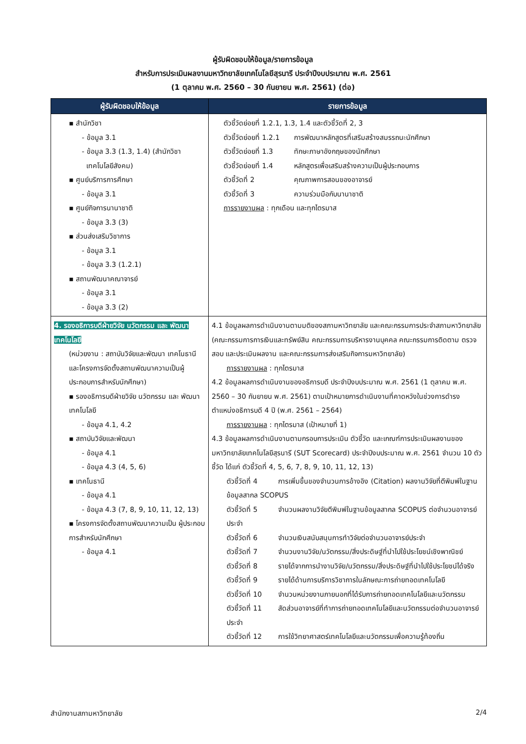ผู้รับผิดชอบให้ข้อมูล/รายการข้อมูล
สำหรับการประเมินผลงานมหาวิทยาลัยเทคโนโลยีสุรนารี ประจำปีงบประมาณ พ.ศ. 2561
(1 ตุลาคม พ.ศ. 2560 – 30 กันยายน พ.ศ. 2561) (ต่อ)
| ผู้รับผิดชอบให้ข้อมูล | รายการข้อมูล |
| --- | --- |
| ▪ สำนักวิชา - ข้อมูล 3.1 - ข้อมูล 3.3 (1.3, 1.4) (สำนักวิชา เทคโนโลยีสังคม) ▪ ศูนย์บริการการศึกษา - ข้อมูล 3.1 ▪ ศูนย์กิจการนานาชาติ - ข้อมูล 3.3 (3) ▪ ส่วนส่งเสริมวิชาการ - ข้อมูล 3.1 - ข้อมูล 3.3 (1.2.1) ▪ สถานพัฒนาคณาจารย์ - ข้อมูล 3.1 - ข้อมูล 3.3 (2) | ตัวชี้วัดย่อยที่ 1.2.1, 1.3, 1.4 และตัวชี้วัดที่ 2, 3 ตัวชี้วัดย่อยที่ 1.2.1 การพัฒนาหลักสูตรที่เสริมสร้างสมรรถนะนักศึกษา ตัวชี้วัดย่อยที่ 1.3 ทักษะภาษาอังกฤษของนักศึกษา ตัวชี้วัดย่อยที่ 1.4 หลักสูตรเพื่อเสริมสร้างความเป็นผู้ประกอบการ ตัวชี้วัดที่ 2 คุณภาพการสอนของอาจารย์ ตัวชี้วัดที่ 3 ความร่วมมือกับนานาชาติ การรายงานผล : ทุกเดือน และทุกไตรมาส |
| 4. รองอธิการบดีฝ่ายวิจัย นวัตกรรม และ พัฒนาเทคโนโลยี (หน่วยงาน : สถาบันวิจัยและพัฒนา เทคโนธานี และโครงการจัดตั้งสถานพัฒนาความเป็นผู้ประกอบการสำหรับนักศึกษา) ▪ รองอธิการบดีฝ่ายวิจัย นวัตกรรม และ พัฒนาเทคโนโลยี - ข้อมูล 4.1, 4.2 ▪ สถาบันวิจัยและพัฒนา - ข้อมูล 4.1 - ข้อมูล 4.3 (4, 5, 6) ▪ เทคโนธานี - ข้อมูล 4.1 - ข้อมูล 4.3 (7, 8, 9, 10, 11, 12, 13) ▪ โครงการจัดตั้งสถานพัฒนาความเป็น ผู้ประกอบการสำหรับนักศึกษา - ข้อมูล 4.1 | 4.1 ข้อมูลผลการดำเนินงานตามมติของสภามหาวิทยาลัย และคณะกรรมการประจำสภามหาวิทยาลัย (คณะกรรมการการเงินและทรัพย์สิน คณะกรรมการบริหารงานบุคคล คณะกรรมการติดตาม ตรวจสอบ และประเมินผลงาน และคณะกรรมการส่งเสริมกิจการมหาวิทยาลัย) การรายงานผล : ทุกไตรมาส 4.2 ข้อมูลผลการดำเนินงานของอธิการบดี ประจำปีงบประมาณ พ.ศ. 2561 (1 ตุลาคม พ.ศ. 2560 – 30 กันยายน พ.ศ. 2561) ตามเป้าหมายการดำเนินงานที่คาดหวังในช่วงการดำรงตำแหน่งอธิการบดี 4 ปี (พ.ศ. 2561 – 2564) การรายงานผล : ทุกไตรมาส (เป้าหมายที่ 1) 4.3 ข้อมูลผลการดำเนินงานตามกรอบการประเมิน ตัวชี้วัด และเกณฑ์การประเมินผลงานของมหาวิทยาลัยเทคโนโลยีสุรนารี (SUT Scorecard) ประจำปีงบประมาณ พ.ศ. 2561 จำนวน 10 ตัวชี้วัด ได้แก่ ตัวชี้วัดที่ 4, 5, 6, 7, 8, 9, 10, 11, 12, 13) ตัวชี้วัดที่ 4 การเพิ่มขึ้นของจำนวนการอ้างอิง (Citation) ผลงานวิจัยที่ตีพิมพ์ในฐานข้อมูลสากล SCOPUS ตัวชี้วัดที่ 5 จำนวนผลงานวิจัยตีพิมพ์ในฐานข้อมูลสากล SCOPUS ต่อจำนวนอาจารย์ประจำ ตัวชี้วัดที่ 6 จำนวนเงินสนับสนุนการทำวิจัยต่อจำนวนอาจารย์ประจำ ตัวชี้วัดที่ 7 จำนวนงานวิจัย/นวัตกรรม/สิ่งประดิษฐ์ที่นำไปใช้ประโยชน์เชิงพาณิชย์ ตัวชี้วัดที่ 8 รายได้จากการนำงานวิจัย/นวัตกรรม/สิ่งประดิษฐ์ที่นำไปใช้ประโยชน์ได้จริง ตัวชี้วัดที่ 9 รายได้ด้านการบริการวิชาการในลักษณะการถ่ายทอดเทคโนโลยี ตัวชี้วัดที่ 10 จำนวนหน่วยงานภายนอกที่ได้รับการถ่ายทอดเทคโนโลยีและนวัตกรรม ตัวชี้วัดที่ 11 สัดส่วนอาจารย์ที่ทำการถ่ายทอดเทคโนโลยีและนวัตกรรมต่อจำนวนอาจารย์ประจำ ตัวชี้วัดที่ 12 การใช้วิทยาศาสตร์เทคโนโลยีและนวัตกรรมเพื่อความรู้ท้องถิ่น |
สำนักงานสภามหาวิทยาลัย 2/4